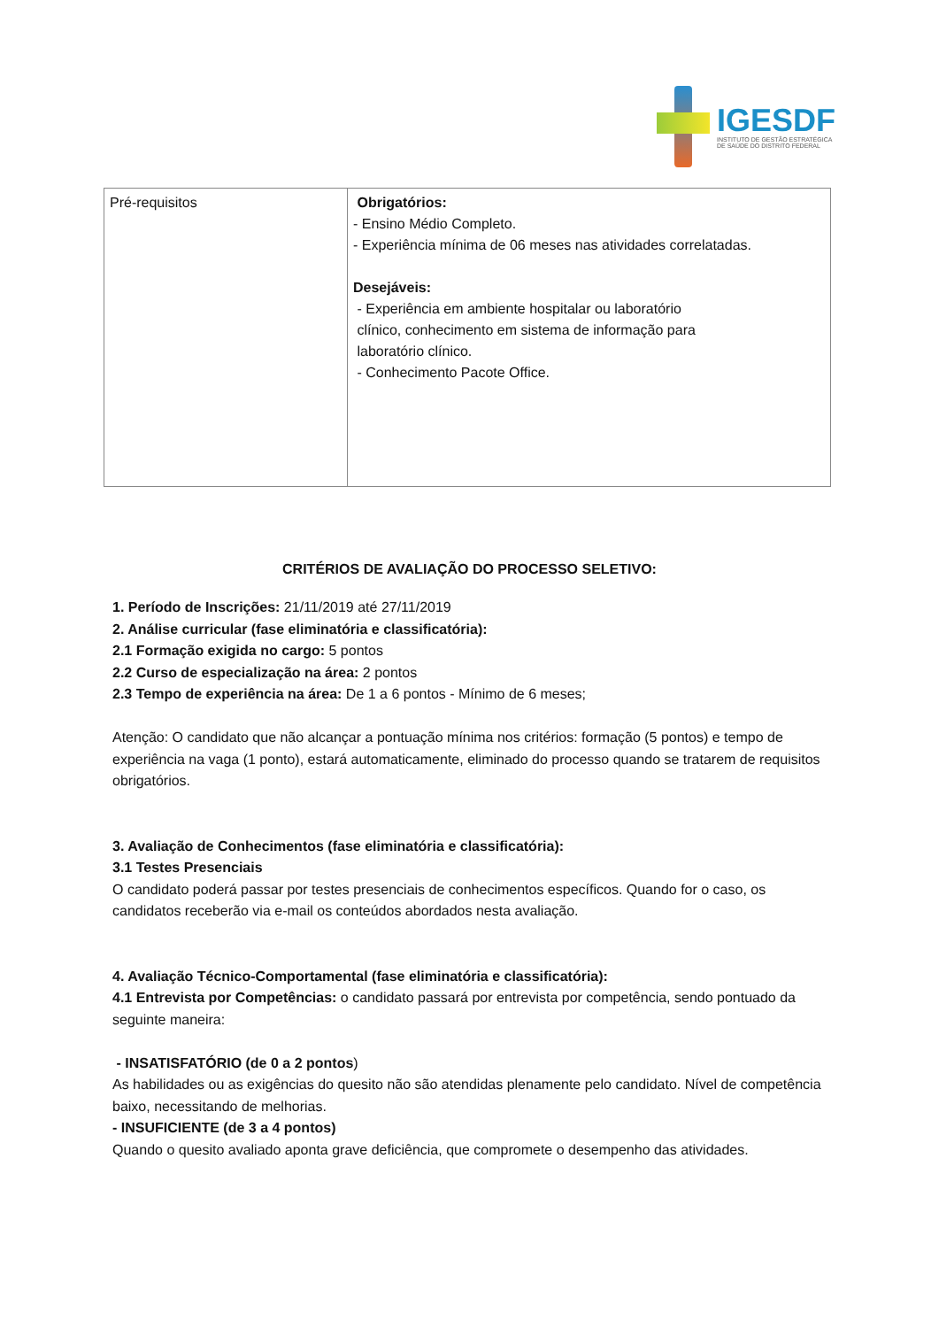IGESDF
INSTITUTO DE GESTÃO ESTRATÉGICA
DE SAÚDE DO DISTRITO FEDERAL
| Pré-requisitos | Obrigatórios: - Ensino Médio Completo. - Experiência mínima de 06 meses nas atividades correlatadas. Desejáveis: - Experiência em ambiente hospitalar ou laboratório clínico, conhecimento em sistema de informação para laboratório clínico. - Conhecimento Pacote Office. |
CRITÉRIOS DE AVALIAÇÃO DO PROCESSO SELETIVO:
1. Período de Inscrições: 21/11/2019 até 27/11/2019
2. Análise curricular (fase eliminatória e classificatória):
2.1 Formação exigida no cargo: 5 pontos
2.2 Curso de especialização na área: 2 pontos
2.3 Tempo de experiência na área: De 1 a 6 pontos - Mínimo de 6 meses;
Atenção: O candidato que não alcançar a pontuação mínima nos critérios: formação (5 pontos) e tempo de experiência na vaga (1 ponto), estará automaticamente, eliminado do processo quando se tratarem de requisitos obrigatórios.
3. Avaliação de Conhecimentos (fase eliminatória e classificatória):
3.1 Testes Presenciais
O candidato poderá passar por testes presenciais de conhecimentos específicos. Quando for o caso, os candidatos receberão via e-mail os conteúdos abordados nesta avaliação.
4. Avaliação Técnico-Comportamental (fase eliminatória e classificatória):
4.1 Entrevista por Competências: o candidato passará por entrevista por competência, sendo pontuado da seguinte maneira:
- INSATISFATÓRIO (de 0 a 2 pontos)
As habilidades ou as exigências do quesito não são atendidas plenamente pelo candidato. Nível de competência baixo, necessitando de melhorias.
- INSUFICIENTE (de 3 a 4 pontos)
Quando o quesito avaliado aponta grave deficiência, que compromete o desempenho das atividades.